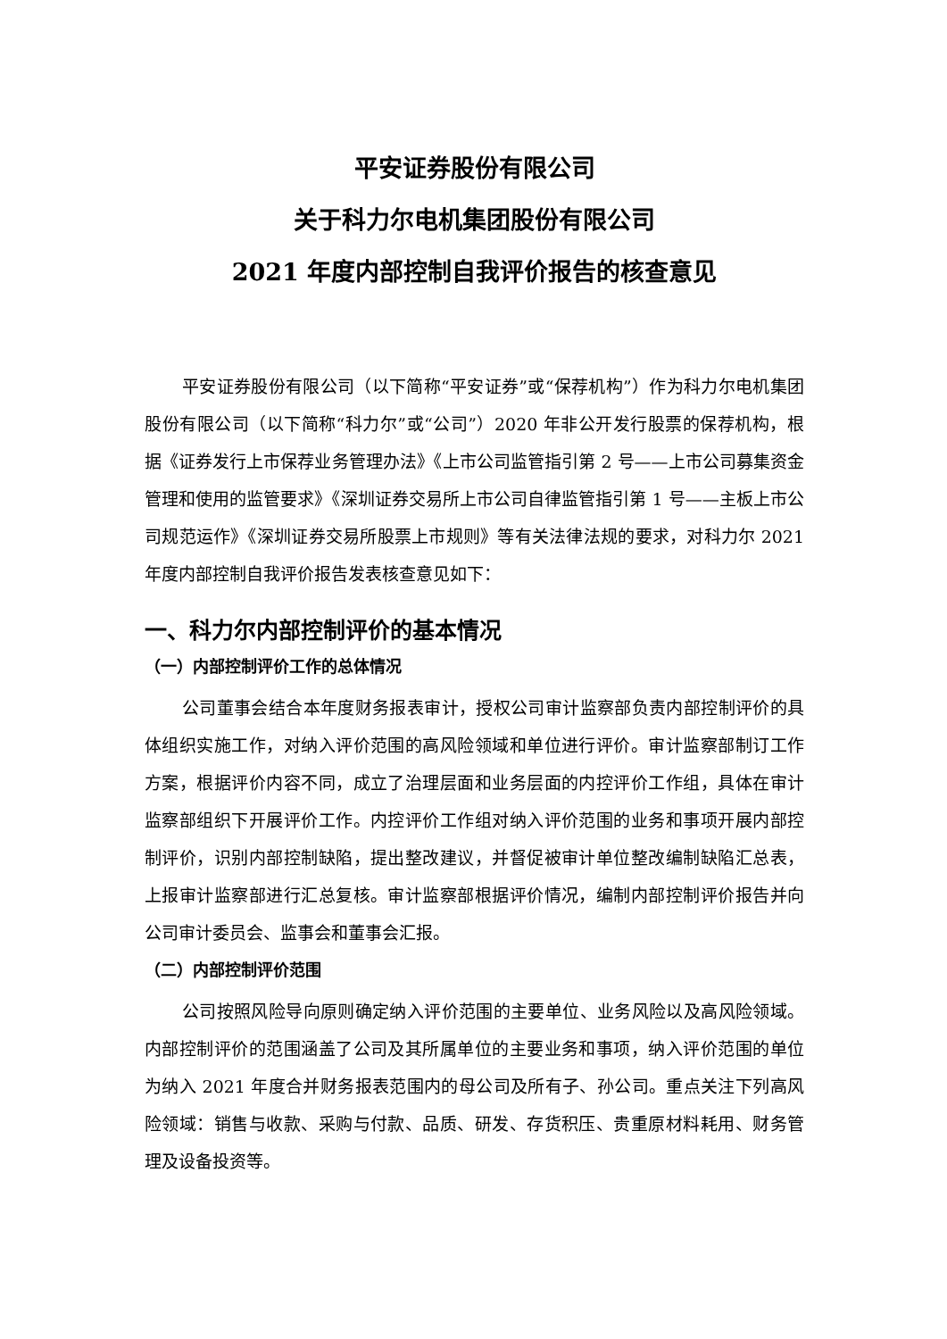平安证券股份有限公司
关于科力尔电机集团股份有限公司
2021 年度内部控制自我评价报告的核查意见
平安证券股份有限公司（以下简称“平安证券”或“保荐机构”）作为科力尔电机集团股份有限公司（以下简称“科力尔”或“公司”）2020 年非公开发行股票的保荐机构，根据《证券发行上市保荐业务管理办法》《上市公司监管指引第 2 号——上市公司募集资金管理和使用的监管要求》《深圳证券交易所上市公司自律监管指引第 1 号——主板上市公司规范运作》《深圳证券交易所股票上市规则》等有关法律法规的要求，对科力尔 2021 年度内部控制自我评价报告发表核查意见如下：
一、科力尔内部控制评价的基本情况
（一）内部控制评价工作的总体情况
公司董事会结合本年度财务报表审计，授权公司审计监察部负责内部控制评价的具体组织实施工作，对纳入评价范围的高风险领域和单位进行评价。审计监察部制订工作方案，根据评价内容不同，成立了治理层面和业务层面的内控评价工作组，具体在审计监察部组织下开展评价工作。内控评价工作组对纳入评价范围的业务和事项开展内部控制评价，识别内部控制缺陷，提出整改建议，并督促被审计单位整改编制缺陷汇总表，上报审计监察部进行汇总复核。审计监察部根据评价情况，编制内部控制评价报告并向公司审计委员会、监事会和董事会汇报。
（二）内部控制评价范围
公司按照风险导向原则确定纳入评价范围的主要单位、业务风险以及高风险领域。内部控制评价的范围涵盖了公司及其所属单位的主要业务和事项，纳入评价范围的单位为纳入 2021 年度合并财务报表范围内的母公司及所有子、孙公司。重点关注下列高风险领域：销售与收款、采购与付款、品质、研发、存货积压、贵重原材料耗用、财务管理及设备投资等。